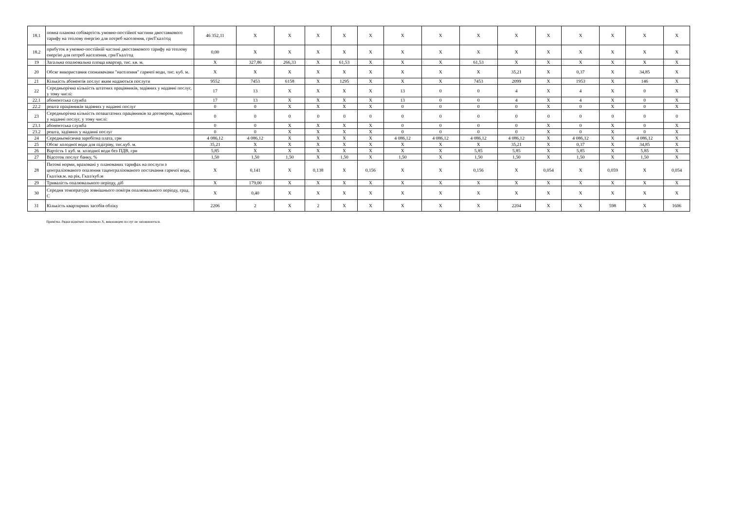| 18.1 | повна планова собівартість умовно-постійної частини двоставкового тарифу на теплову енергію для потреб населення, грн/Гкал/год | 46 352,11 | X | X | X | X | X | X | X | X | X | X | X | X | X | X |
| 18.2 | прибуток в умовно-постійній частині двоставкового тарифу на теплову енергію для потреб населення, грн/Гкал/год | 0,00 | X | X | X | X | X | X | X | X | X | X | X | X | X | X |
| 19 | Загальна опалювальна площа квартир, тис. кв. м. | X | 327,86 | 266,33 | X | 61,53 | X | X | X | 61,53 | X | X | X | X | X | X |
| 20 | Обсяг використання споживачами "населення" гарячої води, тис. куб. м. | X | X | X | X | X | X | X | X | X | 35,21 | X | 0,37 | X | 34,85 | X |
| 21 | Кількість абонентів послуг яким надаються послуги | 9552 | 7453 | 6158 | X | 1295 | X | X | X | 7453 | 2099 | X | 1953 | X | 146 | X |
| 22 | Середньорічна кількість штатних працівників, задіяних у наданні послуг, у тому числі: | 17 | 13 | X | X | X | X | 13 | 0 | 0 | 4 | X | 4 | X | 0 | X |
| 22.1 | абонентська служба | 17 | 13 | X | X | X | X | 13 | 0 | 0 | 4 | X | 4 | X | 0 | X |
| 22.2 | решта працівників задіяних у наданні послуг | 0 | 0 | X | X | X | X | 0 | 0 | 0 | 0 | X | 0 | X | 0 | X |
| 23 | Середньорічна кількість позаштатних працівників за договором, задіяних у наданні послуг, у тому числі: | 0 | 0 | 0 | 0 | 0 | 0 | 0 | 0 | 0 | 0 | 0 | 0 | 0 | 0 | 0 |
| 23.1 | абонентська служба | 0 | 0 | X | X | X | X | 0 | 0 | 0 | 0 | X | 0 | X | 0 | X |
| 23.2 | решта, задіяних у наданні послуг | 0 | 0 | X | X | X | X | 0 | 0 | 0 | 0 | X | 0 | X | 0 | X |
| 24 | Середньомісячна заробітна плата, грн | 4 086,12 | 4 086,12 | X | X | X | X | 4 086,12 | 4 086,12 | 4 086,12 | 4 086,12 | X | 4 086,12 | X | 4 086,12 | X |
| 25 | Обсяг холодної води для підігріву, тис.куб. м. | 35,21 | X | X | X | X | X | X | X | X | 35,21 | X | 0,37 | X | 34,85 | X |
| 26 | Вартість 1 куб. м. холодної води без ПДВ, грн | 5,85 | X | X | X | X | X | X | X | 5,85 | 5,85 | X | 5,85 | X | 5,85 | X |
| 27 | Відсоток послуг банку, % | 1,50 | 1,50 | 1,50 | X | 1,50 | X | 1,50 | X | 1,50 | 1,50 | X | 1,50 | X | 1,50 | X |
| 28 | Питомі норми, враховані у планованих тарифах на послуги з централізованого опалення тацентралізованого постачання гарячої води, Гкал/кв.м. на рік, Гкал/куб.м | X | 0,141 | X | 0,138 | X | 0,156 | X | X | 0,156 | X | 0,054 | X | 0,059 | X | 0,054 |
| 29 | Тривалість опалювального періоду, діб | X | 179,00 | X | X | X | X | X | X | X | X | X | X | X | X | X |
| 30 | Середня температура зовнішнього повітря опалювального періоду, град. С | X | 0,40 | X | X | X | X | X | X | X | X | X | X | X | X | X |
| 31 | Кількість квартирних засобів обліку | 2206 | 2 | X | 2 | X | X | X | X | X | 2204 | X | X | 598 | X | 1606 |
Примітка. Рядки відмічені позначкою X, виконавцем послуг не заповнюються.